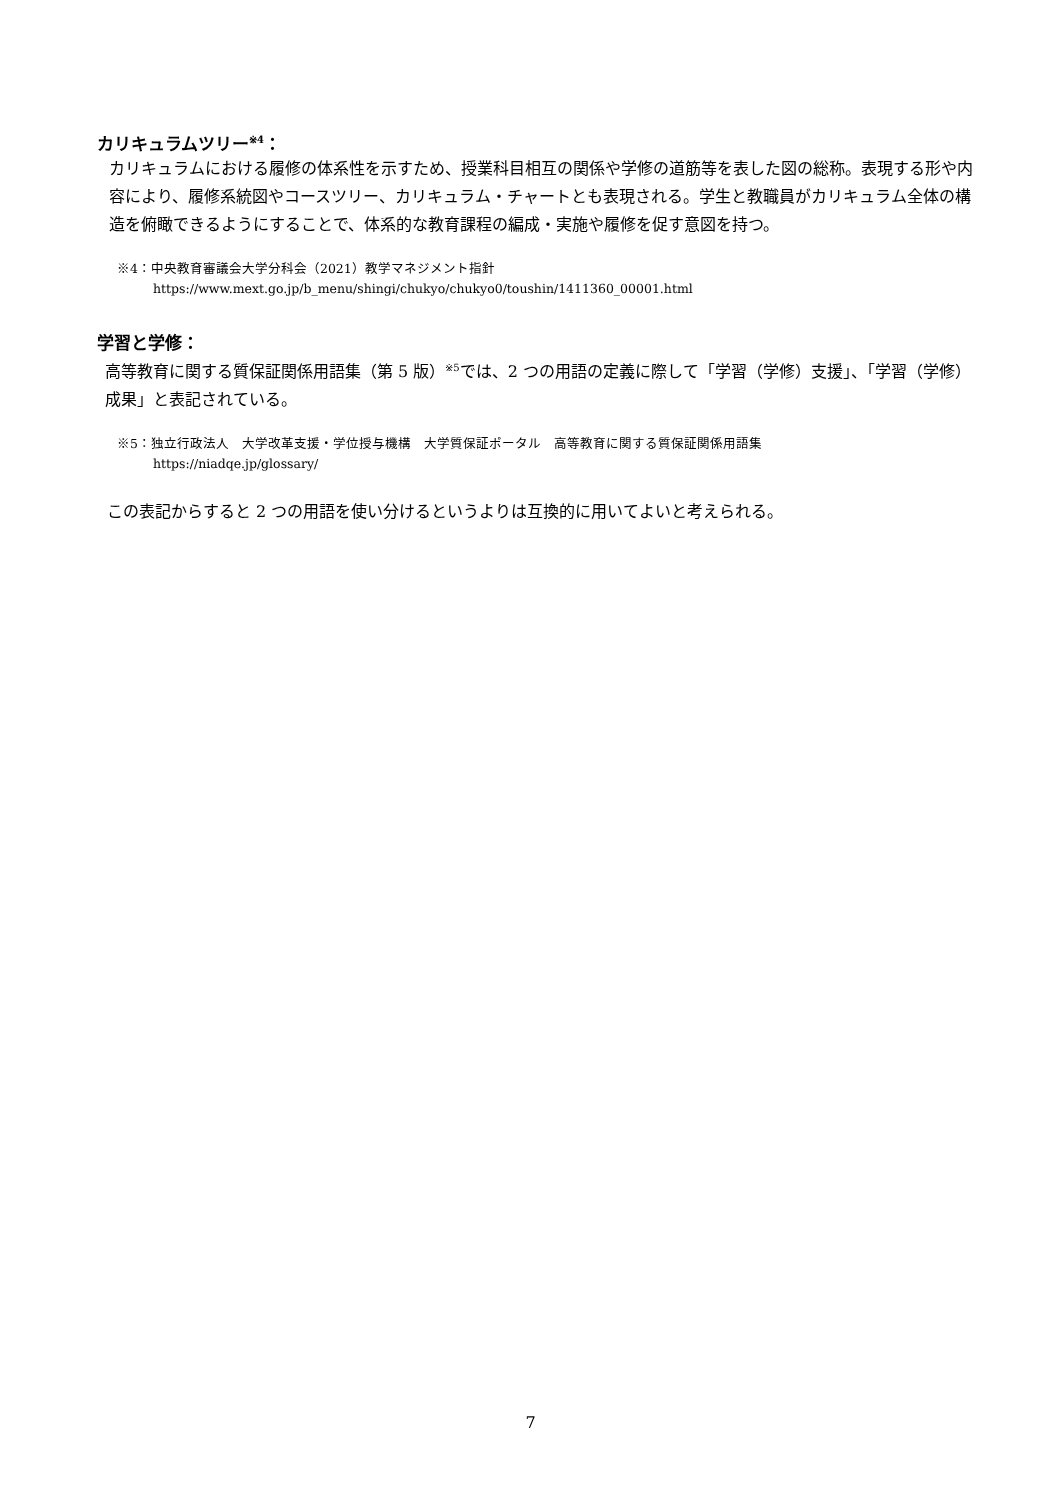カリキュラムツリー<sup>※4</sup>：
カリキュラムにおける履修の体系性を示すため、授業科目相互の関係や学修の道筋等を表した図の総称。表現する形や内容により、履修系統図やコースツリー、カリキュラム・チャートとも表現される。学生と教職員がカリキュラム全体の構造を俯瞰できるようにすることで、体系的な教育課程の編成・実施や履修を促す意図を持つ。
※4：中央教育審議会大学分科会（2021）教学マネジメント指針
https://www.mext.go.jp/b_menu/shingi/chukyo/chukyo0/toushin/1411360_00001.html
学習と学修：
高等教育に関する質保証関係用語集（第 5 版）<sup>※5</sup>では、2 つの用語の定義に際して「学習（学修）支援」、「学習（学修）成果」と表記されている。
※5：独立行政法人　大学改革支援・学位授与機構　大学質保証ポータル　高等教育に関する質保証関係用語集
https://niadqe.jp/glossary/
この表記からすると 2 つの用語を使い分けるというよりは互換的に用いてよいと考えられる。
7